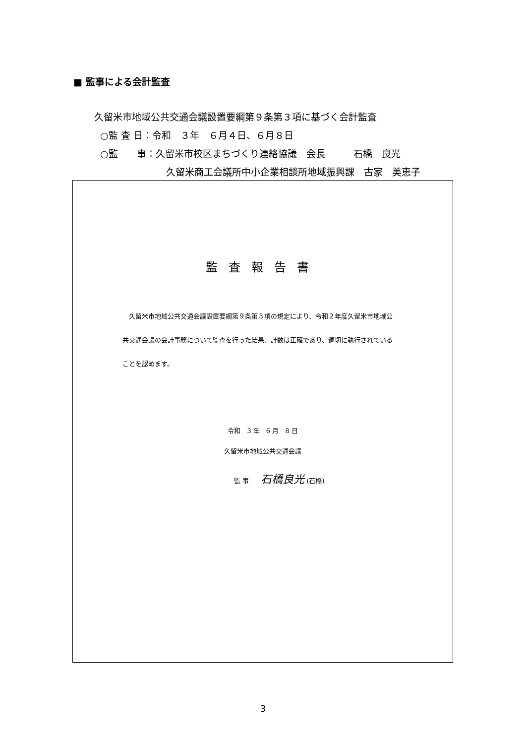■ 監事による会計監査
久留米市地域公共交通会議設置要綱第９条第３項に基づく会計監査
○監 査 日：令和　３年　６月４日、６月８日
○監　　事：久留米市校区まちづくり連絡協議　会長　　　石橋　良光
久留米商工会議所中小企業相談所地域振興課　古家　美恵子
監査報告書
久留米市地域公共交通会議設置要綱第９条第３項の規定により、令和２年度久留米市地域公共交通会議の会計事務について監査を行った結果、計数は正確であり、適切に執行されていることを認めます。
令和　3 年　6 月　8 日
久留米市地域公共交通会議
監 事 石橋良光 (石橋)
3